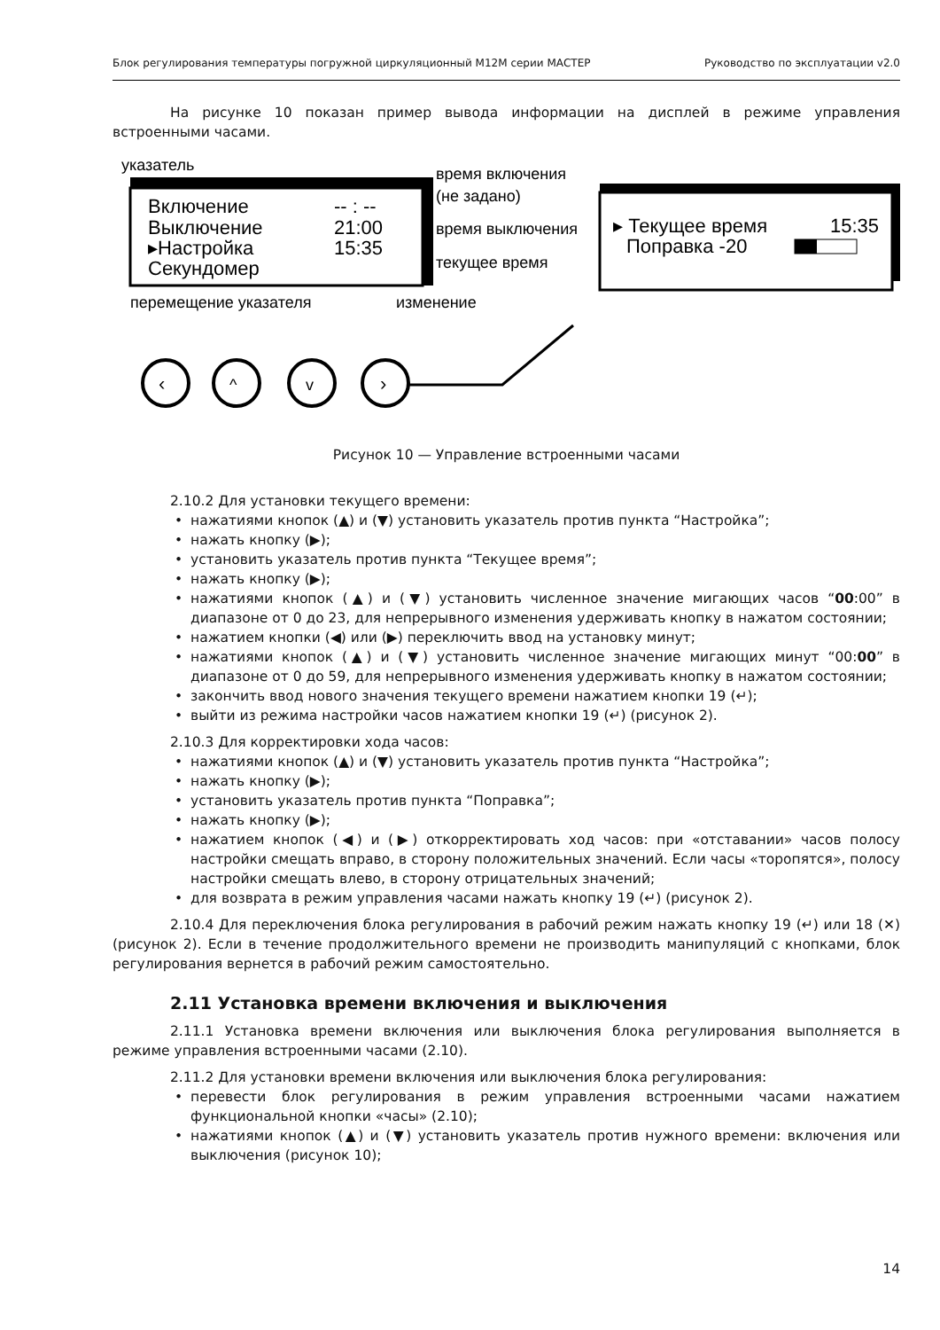Блок регулирования температуры погружной циркуляционный М12М серии МАСТЕР Руководство по эксплуатации v2.0
На рисунке 10 показан пример вывода информации на дисплей в режиме управления встроенными часами.
Включение
-- : --
Выключение
21:00
▸Настройка
15:35
Секундомер
указатель
время включения
(не задано)
время выключения
текущее время
▸ Текущее время
15:35
Поправка -20
перемещение указателя
изменение
‹
^
v
›
Рисунок 10 — Управление встроенными часами
2.10.2 Для установки текущего времени:
• нажатиями кнопок (▲) и (▼) установить указатель против пункта “Настройка”;
• нажать кнопку (▶);
• установить указатель против пункта “Текущее время”;
• нажать кнопку (▶);
• нажатиями кнопок (▲) и (▼) установить численное значение мигающих часов “00:00” в диапазоне от 0 до 23, для непрерывного изменения удерживать кнопку в нажатом состоянии;
• нажатием кнопки (◀) или (▶) переключить ввод на установку минут;
• нажатиями кнопок (▲) и (▼) установить численное значение мигающих минут “00:00” в диапазоне от 0 до 59, для непрерывного изменения удерживать кнопку в нажатом состоянии;
• закончить ввод нового значения текущего времени нажатием кнопки 19 (↵);
• выйти из режима настройки часов нажатием кнопки 19 (↵) (рисунок 2).
2.10.3 Для корректировки хода часов:
• нажатиями кнопок (▲) и (▼) установить указатель против пункта “Настройка”;
• нажать кнопку (▶);
• установить указатель против пункта “Поправка”;
• нажать кнопку (▶);
• нажатием кнопок (◀) и (▶) откорректировать ход часов: при «отставании» часов полосу настройки смещать вправо, в сторону положительных значений. Если часы «торопятся», полосу настройки смещать влево, в сторону отрицательных значений;
• для возврата в режим управления часами нажать кнопку 19 (↵) (рисунок 2).
2.10.4 Для переключения блока регулирования в рабочий режим нажать кнопку 19 (↵) или 18 (✕) (рисунок 2). Если в течение продолжительного времени не производить манипуляций с кнопками, блок регулирования вернется в рабочий режим самостоятельно.
2.11 Установка времени включения и выключения
2.11.1 Установка времени включения или выключения блока регулирования выполняется в режиме управления встроенными часами (2.10).
2.11.2 Для установки времени включения или выключения блока регулирования:
• перевести блок регулирования в режим управления встроенными часами нажатием функциональной кнопки «часы» (2.10);
• нажатиями кнопок (▲) и (▼) установить указатель против нужного времени: включения или выключения (рисунок 10);
14